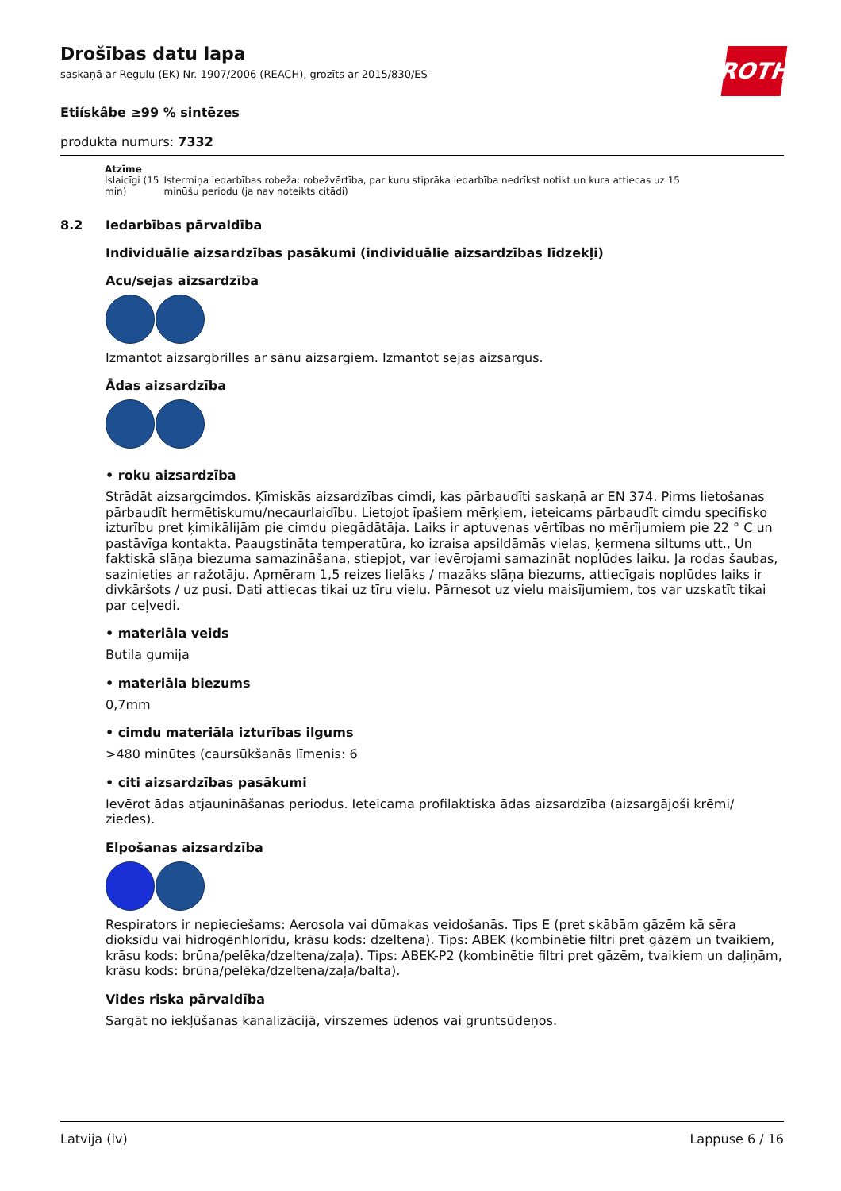ROTH
Drošības datu lapa
saskaņā ar Regulu (EK) Nr. 1907/2006 (REACH), grozīts ar 2015/830/ES
Etiískâbe ≥99 % sintēzes
produkta numurs: 7332
| Atzīme | |
| --- | --- |
| Īslaicīgi (15 min) | Īstermiņa iedarbības robeža: robežvērtība, par kuru stiprāka iedarbība nedrīkst notikt un kura attiecas uz 15 minūšu periodu (ja nav noteikts citādi) |
8.2 Iedarbības pārvaldība
Individuālie aizsardzības pasākumi (individuālie aizsardzības līdzekļi)
Acu/sejas aizsardzība
Izmantot aizsargbrilles ar sānu aizsargiem. Izmantot sejas aizsargus.
Ādas aizsardzība
• roku aizsardzība
Strādāt aizsargcimdos. Ķīmiskās aizsardzības cimdi, kas pārbaudīti saskaņā ar EN 374. Pirms lietošanas pārbaudīt hermētiskumu/necaurlaidību. Lietojot īpašiem mērķiem, ieteicams pārbaudīt cimdu specifisko izturību pret ķimikālijām pie cimdu piegādātāja. Laiks ir aptuvenas vērtības no mērījumiem pie 22 ° C un pastāvīga kontakta. Paaugstināta temperatūra, ko izraisa apsildāmās vielas, ķermeņa siltums utt., Un faktiskā slāņa biezuma samazināšana, stiepjot, var ievērojami samazināt noplūdes laiku. Ja rodas šaubas, sazinieties ar ražotāju. Apmēram 1,5 reizes lielāks / mazāks slāņa biezums, attiecīgais noplūdes laiks ir divkāršots / uz pusi. Dati attiecas tikai uz tīru vielu. Pārnesot uz vielu maisījumiem, tos var uzskatīt tikai par ceļvedi.
• materiāla veids
Butila gumija
• materiāla biezums
0,7mm
• cimdu materiāla izturības ilgums
>480 minūtes (caursūkšanās līmenis: 6
• citi aizsardzības pasākumi
Ievērot ādas atjaunināšanas periodus. Ieteicama profilaktiska ādas aizsardzība (aizsargājoši krēmi/ ziedes).
Elpošanas aizsardzība
Respirators ir nepieciešams: Aerosola vai dūmakas veidošanās. Tips E (pret skābām gāzēm kā sēra dioksīdu vai hidrogēnhlorīdu, krāsu kods: dzeltena). Tips: ABEK (kombinētie filtri pret gāzēm un tvaikiem, krāsu kods: brūna/pelēka/dzeltena/zaļa). Tips: ABEK-P2 (kombinētie filtri pret gāzēm, tvaikiem un daļiņām, krāsu kods: brūna/pelēka/dzeltena/zaļa/balta).
Vides riska pārvaldība
Sargāt no iekļūšanas kanalizācijā, virszemes ūdeņos vai gruntsūdeņos.
Latvija (lv) Lappuse 6 / 16